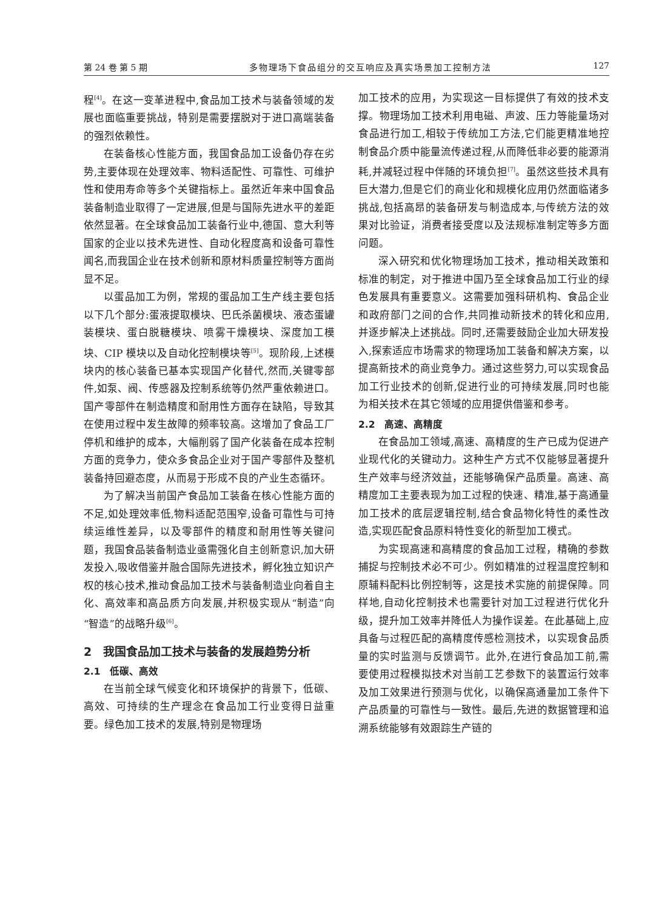第 24 卷 第 5 期 多物理场下食品组分的交互响应及真实场景加工控制方法 127
程<sup>[4]</sup>。在这一变革进程中,食品加工技术与装备领域的发展也面临重要挑战，特别是需要摆脱对于进口高端装备的强烈依赖性。
在装备核心性能方面，我国食品加工设备仍存在劣势,主要体现在处理效率、物料适配性、可靠性、可维护性和使用寿命等多个关键指标上。虽然近年来中国食品装备制造业取得了一定进展,但是与国际先进水平的差距依然显著。在全球食品加工装备行业中,德国、意大利等国家的企业以技术先进性、自动化程度高和设备可靠性闻名,而我国企业在技术创新和原材料质量控制等方面尚显不足。
以蛋品加工为例，常规的蛋品加工生产线主要包括以下几个部分:蛋液提取模块、巴氏杀菌模块、液态蛋罐装模块、蛋白脱糖模块、喷雾干燥模块、深度加工模块、CIP 模块以及自动化控制模块等<sup>[5]</sup>。现阶段,上述模块内的核心装备已基本实现国产化替代,然而,关键零部件,如泵、阀、传感器及控制系统等仍然严重依赖进口。国产零部件在制造精度和耐用性方面存在缺陷，导致其在使用过程中发生故障的频率较高。这增加了食品工厂停机和维护的成本，大幅削弱了国产化装备在成本控制方面的竞争力，使众多食品企业对于国产零部件及整机装备持回避态度，从而易于形成不良的产业生态循环。
为了解决当前国产食品加工装备在核心性能方面的不足,如处理效率低,物料适配范围窄,设备可靠性与可持续运维性差异，以及零部件的精度和耐用性等关键问题，我国食品装备制造业亟需强化自主创新意识,加大研发投入,吸收借鉴并融合国际先进技术，孵化独立知识产权的核心技术,推动食品加工技术与装备制造业向着自主化、高效率和高品质方向发展,并积极实现从“制造”向“智造”的战略升级<sup>[6]</sup>。
2　我国食品加工技术与装备的发展趋势分析
2.1　低碳、高效
在当前全球气候变化和环境保护的背景下，低碳、高效、可持续的生产理念在食品加工行业变得日益重要。绿色加工技术的发展,特别是物理场
加工技术的应用，为实现这一目标提供了有效的技术支撑。物理场加工技术利用电磁、声波、压力等能量场对食品进行加工,相较于传统加工方法,它们能更精准地控制食品介质中能量流传递过程,从而降低非必要的能源消耗,并减轻过程中伴随的环境负担<sup>[7]</sup>。虽然这些技术具有巨大潜力,但是它们的商业化和规模化应用仍然面临诸多挑战,包括高昂的装备研发与制造成本,与传统方法的效果对比验证，消费者接受度以及法规标准制定等多方面问题。
深入研究和优化物理场加工技术，推动相关政策和标准的制定，对于推进中国乃至全球食品加工行业的绿色发展具有重要意义。这需要加强科研机构、食品企业和政府部门之间的合作,共同推动新技术的转化和应用,并逐步解决上述挑战。同时,还需要鼓励企业加大研发投入,探索适应市场需求的物理场加工装备和解决方案，以提高新技术的商业竞争力。通过这些努力,可以实现食品加工行业技术的创新,促进行业的可持续发展,同时也能为相关技术在其它领域的应用提供借鉴和参考。
2.2　高速、高精度
在食品加工领域,高速、高精度的生产已成为促进产业现代化的关键动力。这种生产方式不仅能够显著提升生产效率与经济效益，还能够确保产品质量。高速、高精度加工主要表现为加工过程的快速、精准,基于高通量加工技术的底层逻辑控制,结合食品物化特性的柔性改造,实现匹配食品原料特性变化的新型加工模式。
为实现高速和高精度的食品加工过程，精确的参数捕捉与控制技术必不可少。例如精准的过程温度控制和原辅料配料比例控制等，这是技术实施的前提保障。同样地,自动化控制技术也需要针对加工过程进行优化升级，提升加工效率并降低人为操作误差。在此基础上,应具备与过程匹配的高精度传感检测技术，以实现食品质量的实时监测与反馈调节。此外,在进行食品加工前,需要使用过程模拟技术对当前工艺参数下的装置运行效率及加工效果进行预测与优化，以确保高通量加工条件下产品质量的可靠性与一致性。最后,先进的数据管理和追溯系统能够有效跟踪生产链的